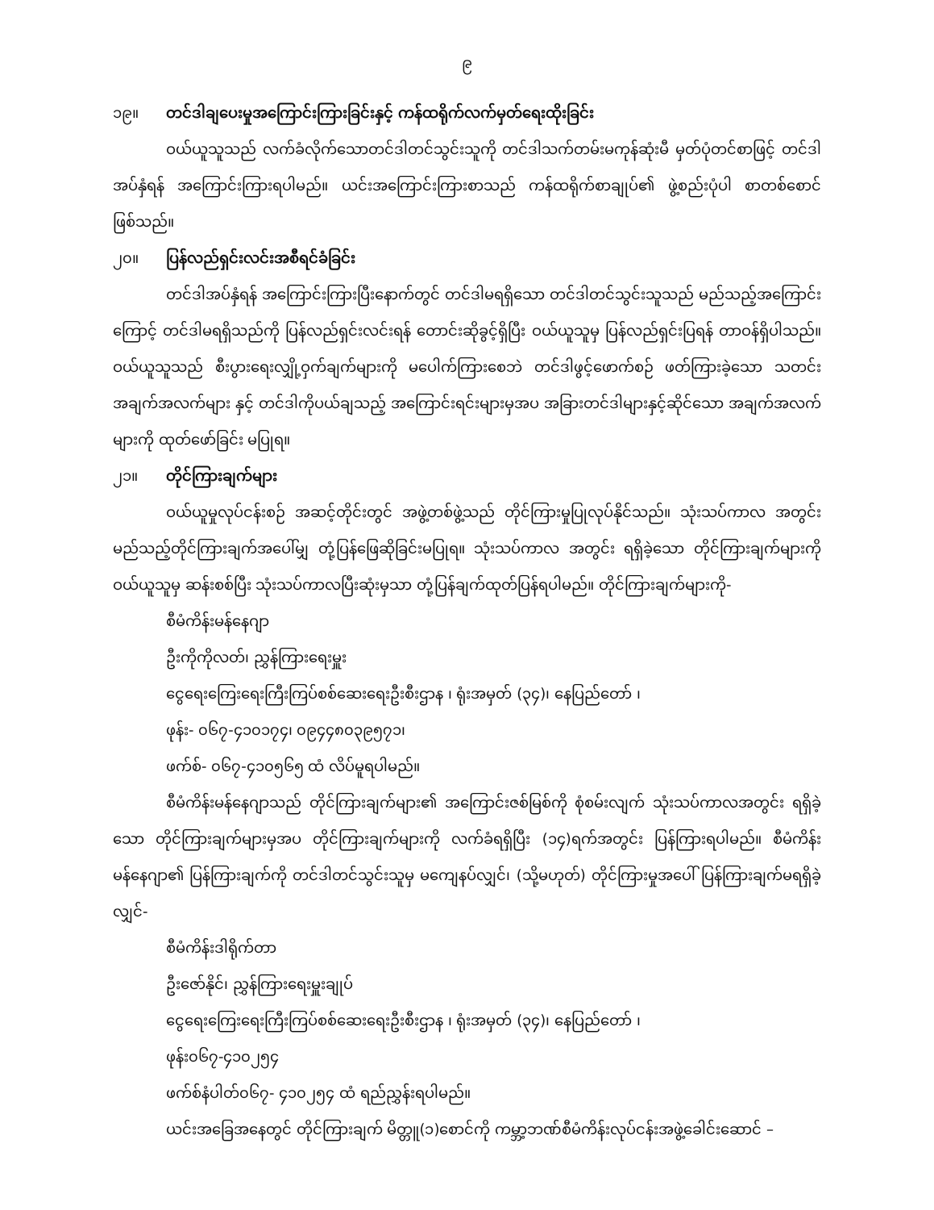၉
၁၉။ တင်ဒါချပေးမှုအကြောင်းကြားခြင်းနှင့် ကန်ထရိုက်လက်မှတ်ရေးထိုးခြင်း
ဝယ်ယူသူသည် လက်ခံလိုက်သောတင်ဒါတင်သွင်းသူကို တင်ဒါသက်တမ်းမကုန်ဆုံးမီ မှတ်ပုံတင်စာဖြင့် တင်ဒါအပ်နှံရန် အကြောင်းကြားရပါမည်။ ယင်းအကြောင်းကြားစာသည် ကန်ထရိုက်စာချုပ်၏ ဖွဲ့စည်းပုံပါ စာတစ်စောင်ဖြစ်သည်။
၂၀။ ပြန်လည်ရှင်းလင်းအစီရင်ခံခြင်း
တင်ဒါအပ်နှံရန် အကြောင်းကြားပြီးနောက်တွင် တင်ဒါမရရှိသော တင်ဒါတင်သွင်းသူသည် မည်သည့်အကြောင်းကြောင့် တင်ဒါမရရှိသည်ကို ပြန်လည်ရှင်းလင်းရန် တောင်းဆိုခွင့်ရှိပြီး ဝယ်ယူသူမှ ပြန်လည်ရှင်းပြရန် တာဝန်ရှိပါသည်။ ဝယ်ယူသူသည် စီးပွားရေးလျှို့ဝှက်ချက်များကို မပေါက်ကြားစေဘဲ တင်ဒါဖွင့်ဖောက်စဉ် ဖတ်ကြားခဲ့သော သတင်းအချက်အလက်များ နှင့် တင်ဒါကိုပယ်ချသည့် အကြောင်းရင်းများမှအပ အခြားတင်ဒါများနှင့်ဆိုင်သော အချက်အလက်များကို ထုတ်ဖော်ခြင်း မပြုရ။
၂၁။ တိုင်ကြားချက်များ
ဝယ်ယူမှုလုပ်ငန်းစဉ် အဆင့်တိုင်းတွင် အဖွဲ့တစ်ဖွဲ့သည် တိုင်ကြားမှုပြုလုပ်နိုင်သည်။ သုံးသပ်ကာလ အတွင်းမည်သည့်တိုင်ကြားချက်အပေါ်မျှ တုံ့ပြန်ဖြေဆိုခြင်းမပြုရ။ သုံးသပ်ကာလ အတွင်း ရရှိခဲ့သော တိုင်ကြားချက်များကို ဝယ်ယူသူမှ ဆန်းစစ်ပြီး သုံးသပ်ကာလပြီးဆုံးမှသာ တုံ့ပြန်ချက်ထုတ်ပြန်ရပါမည်။ တိုင်ကြားချက်များကို-
စီမံကိန်းမန်နေဂျာ
ဦးကိုကိုလတ်၊ ညွှန်ကြားရေးမှူး
ငွေရေးကြေးရေးကြီးကြပ်စစ်ဆေးရေးဦးစီးဌာန ၊ ရုံးအမှတ် (၃၄)၊ နေပြည်တော် ၊
ဖုန်း- ၀၆၇-၄၁၀၁၇၄၊ ၀၉၄၄၈၀၃၉၅၇၁၊
ဖက်စ်- ၀၆၇-၄၁၀၅၆၅ ထံ လိပ်မူရပါမည်။
စီမံကိန်းမန်နေဂျာသည် တိုင်ကြားချက်များ၏ အကြောင်းဇစ်မြစ်ကို စုံစမ်းလျက် သုံးသပ်ကာလအတွင်း ရရှိခဲ့သော တိုင်ကြားချက်များမှအပ တိုင်ကြားချက်များကို လက်ခံရရှိပြီး (၁၄)ရက်အတွင်း ပြန်ကြားရပါမည်။ စီမံကိန်းမန်နေဂျာ၏ ပြန်ကြားချက်ကို တင်ဒါတင်သွင်းသူမှ မကျေနပ်လျှင်၊ (သို့မဟုတ်) တိုင်ကြားမှုအပေါ် ပြန်ကြားချက်မရရှိခဲ့လျှင်-
စီမံကိန်းဒါရိုက်တာ
ဦးဇော်နိုင်၊ ညွှန်ကြားရေးမှူးချုပ်
ငွေရေးကြေးရေးကြီးကြပ်စစ်ဆေးရေးဦးစီးဌာန ၊ ရုံးအမှတ် (၃၄)၊ နေပြည်တော် ၊
ဖုန်း၀၆၇-၄၁၀၂၅၄
ဖက်စ်နံပါတ်၀၆၇- ၄၁၀၂၅၄ ထံ ရည်ညွှန်းရပါမည်။
ယင်းအခြေအနေတွင် တိုင်ကြားချက် မိတ္တူ(၁)စောင်ကို ကမ္ဘာ့ဘဏ်စီမံကိန်းလုပ်ငန်းအဖွဲ့ခေါင်းဆောင် –